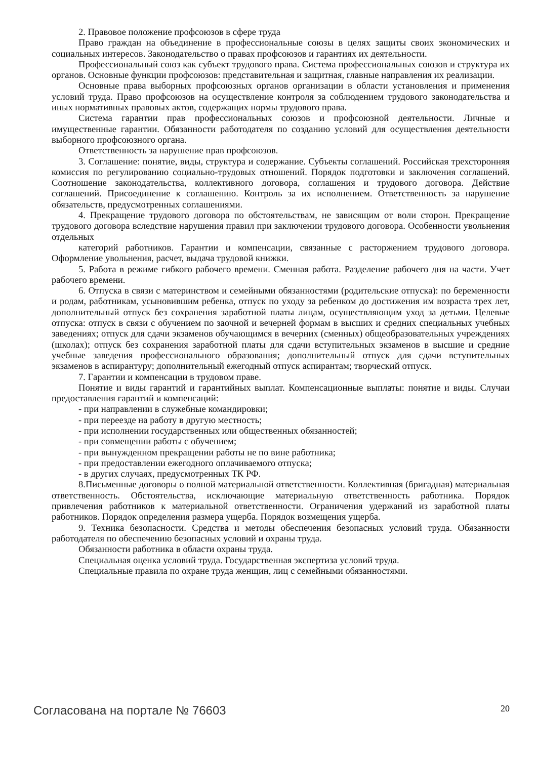2. Правовое положение профсоюзов в сфере труда
Право граждан на объединение в профессиональные союзы в целях защиты своих экономических и социальных интересов. Законодательство о правах профсоюзов и гарантиях их деятельности.
Профессиональный союз как субъект трудового права. Система профессиональных союзов и структура их органов. Основные функции профсоюзов: представительная и защитная, главные направления их реализации.
Основные права выборных профсоюзных органов организации в области установления и применения условий труда. Право профсоюзов на осуществление контроля за соблюдением трудового законодательства и иных нормативных правовых актов, содержащих нормы трудового права.
Система гарантии прав профессиональных союзов и профсоюзной деятельности. Личные и имущественные гарантии. Обязанности работодателя по созданию условий для осуществления деятельности выборного профсоюзного органа.
Ответственность за нарушение прав профсоюзов.
3. Соглашение: понятие, виды, структура и содержание. Субъекты соглашений. Российская трехсторонняя комиссия по регулированию социально-трудовых отношений. Порядок подготовки и заключения соглашений. Соотношение законодательства, коллективного договора, соглашения и трудового договора. Действие соглашений. Присоединение к соглашению. Контроль за их исполнением. Ответственность за нарушение обязательств, предусмотренных соглашениями.
4. Прекращение трудового договора по обстоятельствам, не зависящим от воли сторон. Прекращение трудового договора вследствие нарушения правил при заключении трудового договора. Особенности увольнения отдельных
категорий работников. Гарантии и компенсации, связанные с расторжением трудового договора. Оформление увольнения, расчет, выдача трудовой книжки.
5. Работа в режиме гибкого рабочего времени. Сменная работа. Разделение рабочего дня на части. Учет рабочего времени.
6. Отпуска в связи с материнством и семейными обязанностями (родительские отпуска): по беременности и родам, работникам, усыновившим ребенка, отпуск по уходу за ребенком до достижения им возраста трех лет, дополнительный отпуск без сохранения заработной платы лицам, осуществляющим уход за детьми. Целевые отпуска: отпуск в связи с обучением по заочной и вечерней формам в высших и средних специальных учебных заведениях; отпуск для сдачи экзаменов обучающимся в вечерних (сменных) общеобразовательных учреждениях (школах); отпуск без сохранения заработной платы для сдачи вступительных экзаменов в высшие и средние учебные заведения профессионального образования; дополнительный отпуск для сдачи вступительных экзаменов в аспирантуру; дополнительный ежегодный отпуск аспирантам; творческий отпуск.
7. Гарантии и компенсации в трудовом праве.
Понятие и виды гарантий и гарантийных выплат. Компенсационные выплаты: понятие и виды. Случаи предоставления гарантий и компенсаций:
- при направлении в служебные командировки;
- при переезде на работу в другую местность;
- при исполнении государственных или общественных обязанностей;
- при совмещении работы с обучением;
- при вынужденном прекращении работы не по вине работника;
- при предоставлении ежегодного оплачиваемого отпуска;
- в других случаях, предусмотренных ТК РФ.
8.Письменные договоры о полной материальной ответственности. Коллективная (бригадная) материальная ответственность. Обстоятельства, исключающие материальную ответственность работника. Порядок привлечения работников к материальной ответственности. Ограничения удержаний из заработной платы работников. Порядок определения размера ущерба. Порядок возмещения ущерба.
9. Техника безопасности. Средства и методы обеспечения безопасных условий труда. Обязанности работодателя по обеспечению безопасных условий и охраны труда.
Обязанности работника в области охраны труда.
Специальная оценка условий труда. Государственная экспертиза условий труда.
Специальные правила по охране труда женщин, лиц с семейными обязанностями.
Согласована на портале № 76603 20